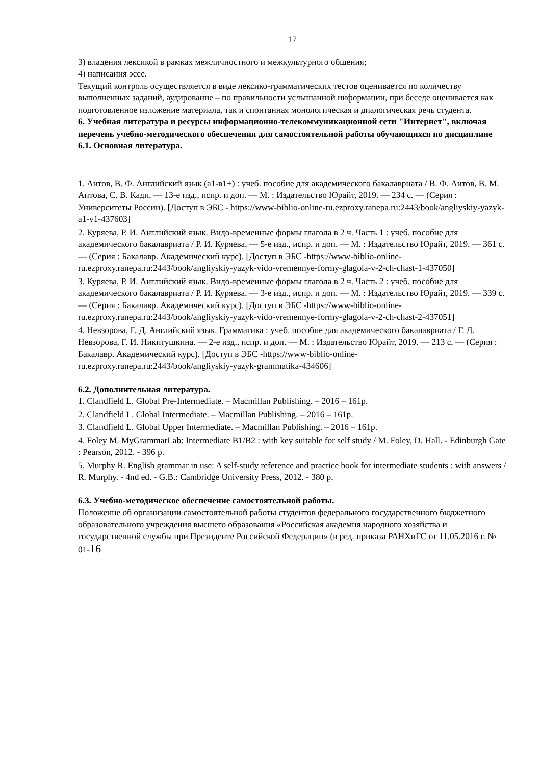17
3) владения лексикой в рамках межличностного и межкультурного общения;
4) написания эссе.
Текущий контроль осуществляется в виде лексико-грамматических тестов оценивается по количеству выполненных заданий, аудирование – по правильности услышанной информации, при беседе оценивается как подготовленное изложение материала, так и спонтанная монологическая и диалогическая речь студента.
6. Учебная литература и ресурсы информационно-телекоммуникационной сети "Интернет", включая перечень учебно-методического обеспечения для самостоятельной работы обучающихся по дисциплине 6.1. Основная литература.
1. Аитов, В. Ф. Английский язык (а1-в1+) : учеб. пособие для академического бакалавриата / В. Ф. Аитов, В. М. Аитова, С. В. Кади. — 13-е изд., испр. и доп. — М. : Издательство Юрайт, 2019. — 234 с. — (Серия : Университеты России). [Доступ в ЭБС - https://www-biblio-online-ru.ezproxy.ranepa.ru:2443/book/angliyskiy-yazyk-a1-v1-437603]
2. Куряева, Р. И. Английский язык. Видо-временные формы глагола в 2 ч. Часть 1 : учеб. пособие для академического бакалавриата / Р. И. Куряева. — 5-е изд., испр. и доп. — М. : Издательство Юрайт, 2019. — 361 с. — (Серия : Бакалавр. Академический курс). [Доступ в ЭБС -https://www-biblio-online-ru.ezproxy.ranepa.ru:2443/book/angliyskiy-yazyk-vido-vremennye-formy-glagola-v-2-ch-chast-1-437050]
3. Куряева, Р. И. Английский язык. Видо-временные формы глагола в 2 ч. Часть 2 : учеб. пособие для академического бакалавриата / Р. И. Куряева. — 3-е изд., испр. и доп. — М. : Издательство Юрайт, 2019. — 339 с. — (Серия : Бакалавр. Академический курс). [Доступ в ЭБС -https://www-biblio-online-ru.ezproxy.ranepa.ru:2443/book/angliyskiy-yazyk-vido-vremennye-formy-glagola-v-2-ch-chast-2-437051]
4. Невзорова, Г. Д. Английский язык. Грамматика : учеб. пособие для академического бакалавриата / Г. Д. Невзорова, Г. И. Никитушкина. — 2-е изд., испр. и доп. — М. : Издательство Юрайт, 2019. — 213 с. — (Серия : Бакалавр. Академический курс). [Доступ в ЭБС -https://www-biblio-online-ru.ezproxy.ranepa.ru:2443/book/angliyskiy-yazyk-grammatika-434606]
6.2. Дополнительная литература.
1. Clandfield L. Global Pre-Intermediate. – Macmillan Publishing. – 2016 – 161p.
2. Clandfield L. Global Intermediate. – Macmillan Publishing. – 2016 – 161p.
3. Clandfield L. Global Upper Intermediate. – Macmillan Publishing. – 2016 – 161p.
4. Foley M. MyGrammarLab: Intermediate B1/B2 : with key suitable for self study / M. Foley, D. Hall. - Edinburgh Gate : Pearson, 2012. - 396 p.
5. Murphy R. English grammar in use: A self-study reference and practice book for intermediate students : with answers / R. Murphy. - 4nd ed. - G.B.: Cambridge University Press, 2012. - 380 p.
6.3. Учебно-методическое обеспечение самостоятельной работы.
Положение об организации самостоятельной работы студентов федерального государственного бюджетного образовательного учреждения высшего образования «Российская академия народного хозяйства и государственной службы при Президенте Российской Федерации» (в ред. приказа РАНХиГС от 11.05.2016 г. № 01-16